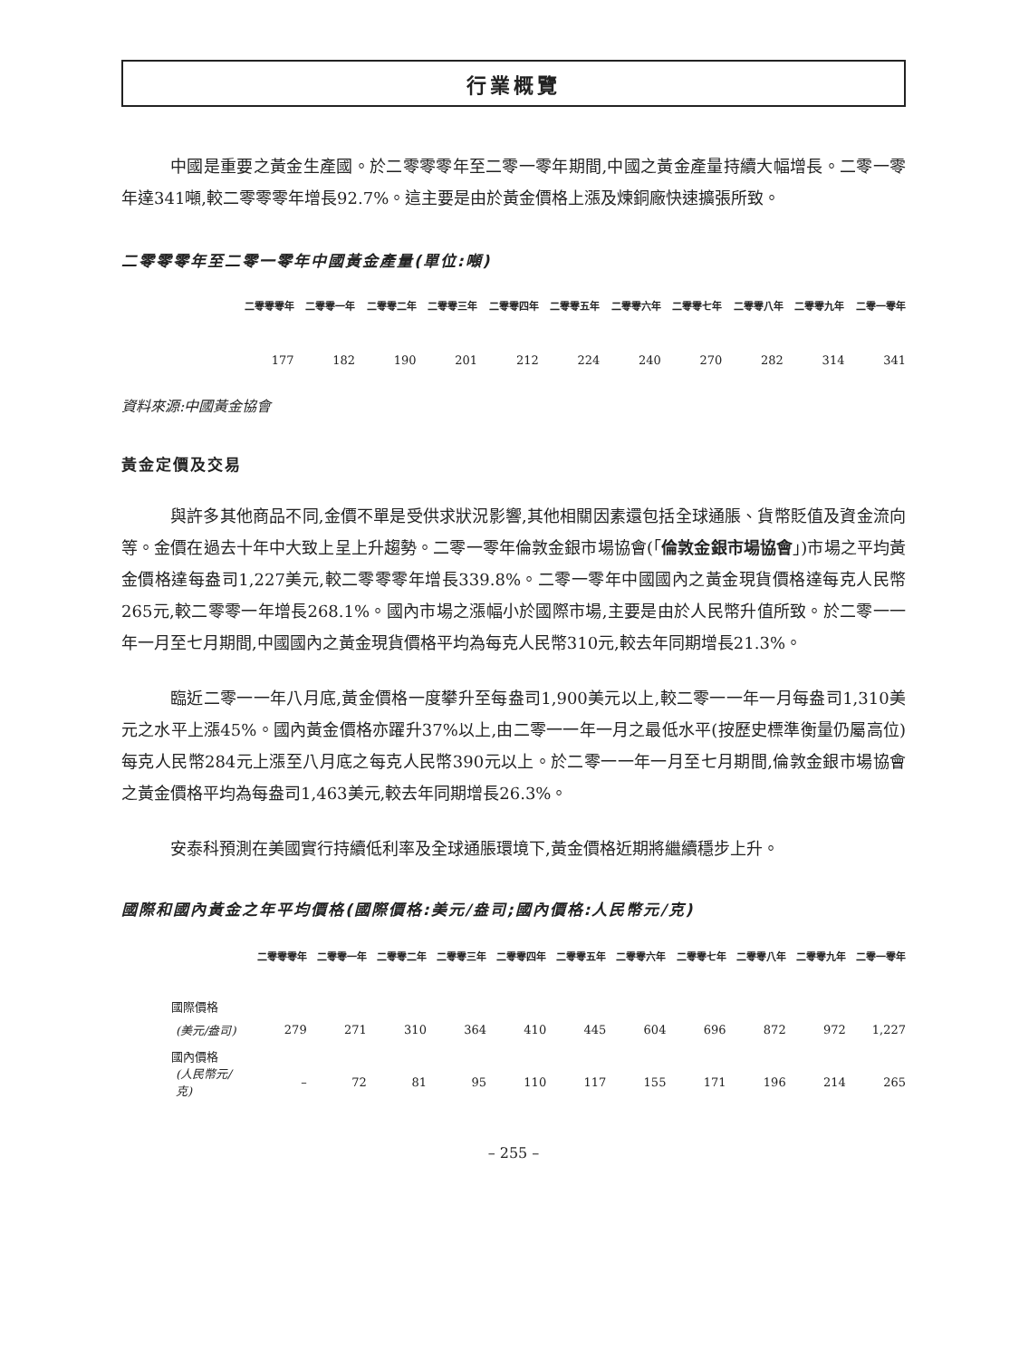行業概覽
中國是重要之黃金生產國。於二零零零年至二零一零年期間,中國之黃金產量持續大幅增長。二零一零年達341噸,較二零零零年增長92.7%。這主要是由於黃金價格上漲及煉銅廠快速擴張所致。
二零零零年至二零一零年中國黃金產量(單位:噸)
| 二零零零年 | 二零零一年 | 二零零二年 | 二零零三年 | 二零零四年 | 二零零五年 | 二零零六年 | 二零零七年 | 二零零八年 | 二零零九年 | 二零一零年 |
| --- | --- | --- | --- | --- | --- | --- | --- | --- | --- | --- |
| 177 | 182 | 190 | 201 | 212 | 224 | 240 | 270 | 282 | 314 | 341 |
資料來源:中國黃金協會
黃金定價及交易
與許多其他商品不同,金價不單是受供求狀況影響,其他相關因素還包括全球通脹、貨幣貶值及資金流向等。金價在過去十年中大致上呈上升趨勢。二零一零年倫敦金銀市場協會(「倫敦金銀市場協會」)市場之平均黃金價格達每盎司1,227美元,較二零零零年增長339.8%。二零一零年中國國內之黃金現貨價格達每克人民幣265元,較二零零一年增長268.1%。國內市場之漲幅小於國際市場,主要是由於人民幣升值所致。於二零一一年一月至七月期間,中國國內之黃金現貨價格平均為每克人民幣310元,較去年同期增長21.3%。
臨近二零一一年八月底,黃金價格一度攀升至每盎司1,900美元以上,較二零一一年一月每盎司1,310美元之水平上漲45%。國內黃金價格亦躍升37%以上,由二零一一年一月之最低水平(按歷史標準衡量仍屬高位)每克人民幣284元上漲至八月底之每克人民幣390元以上。於二零一一年一月至七月期間,倫敦金銀市場協會之黃金價格平均為每盎司1,463美元,較去年同期增長26.3%。
安泰科預測在美國實行持續低利率及全球通脹環境下,黃金價格近期將繼續穩步上升。
國際和國內黃金之年平均價格(國際價格:美元/盎司;國內價格:人民幣元/克)
| | 二零零零年 | 二零零一年 | 二零零二年 | 二零零三年 | 二零零四年 | 二零零五年 | 二零零六年 | 二零零七年 | 二零零八年 | 二零零九年 | 二零一零年 |
| --- | --- | --- | --- | --- | --- | --- | --- | --- | --- | --- | --- |
| 國際價格 | | | | | | | | | | | |
| (美元/盎司) | 279 | 271 | 310 | 364 | 410 | 445 | 604 | 696 | 872 | 972 | 1,227 |
| 國內價格 | | | | | | | | | | | |
| (人民幣元/克) | – | 72 | 81 | 95 | 110 | 117 | 155 | 171 | 196 | 214 | 265 |
– 255 –